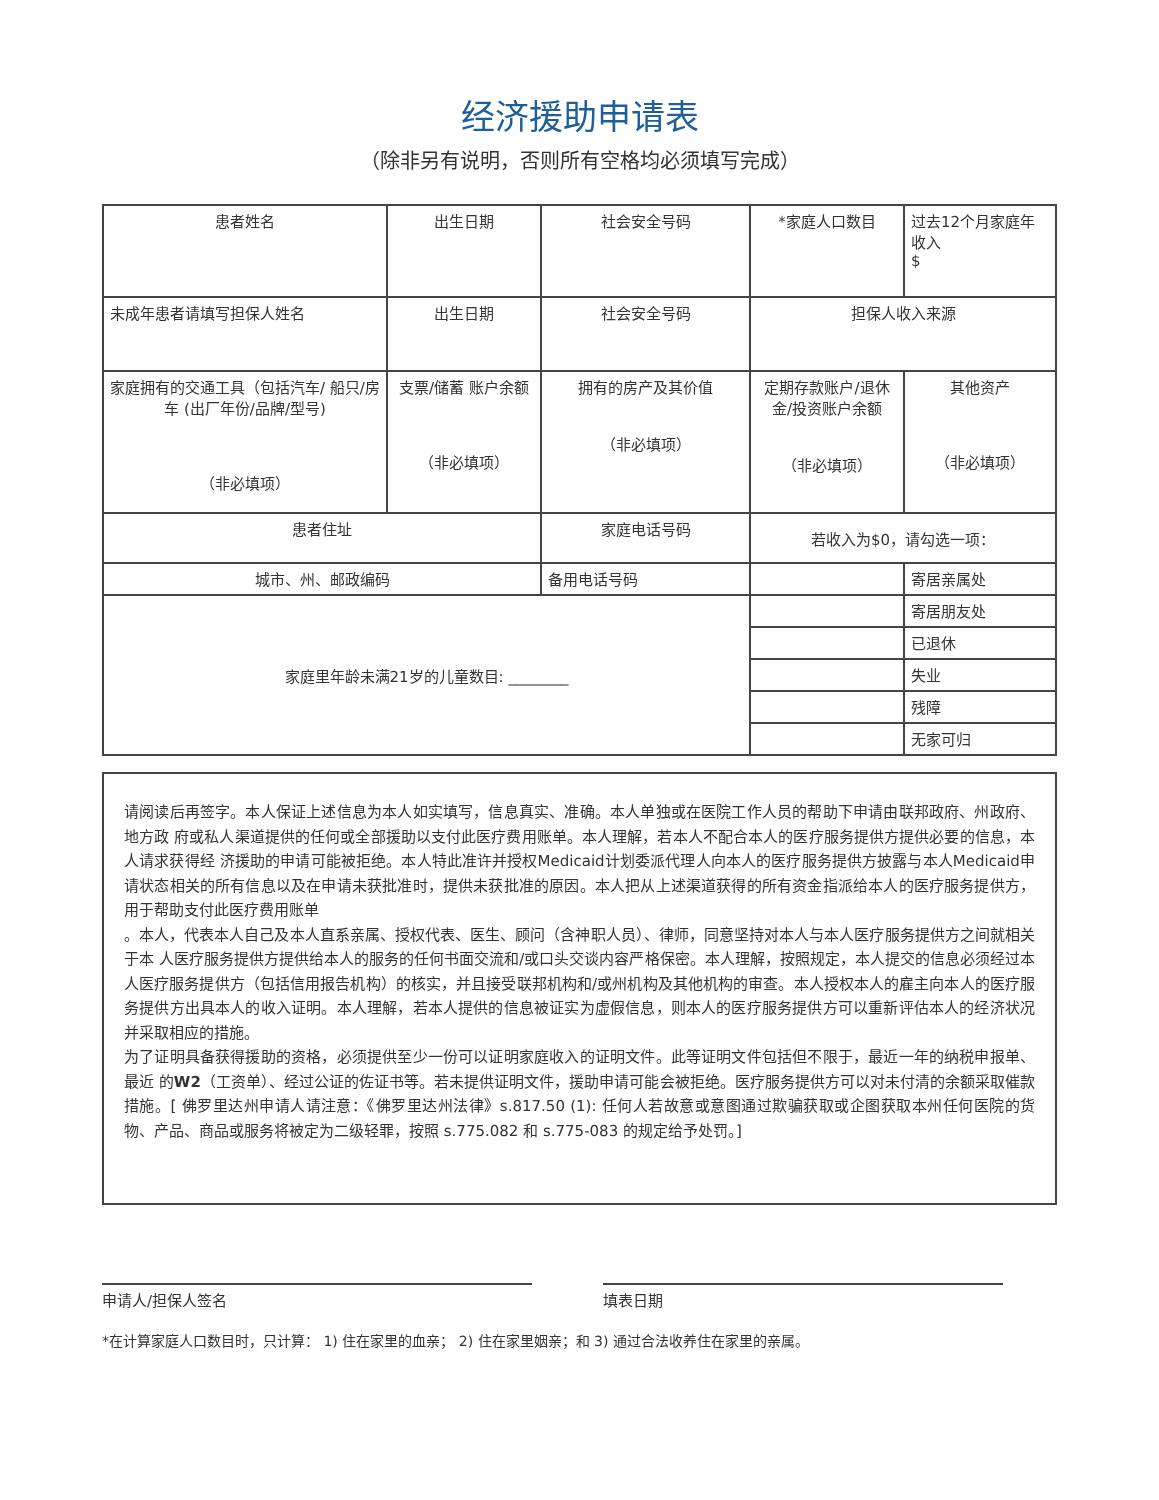经济援助申请表
（除非另有说明，否则所有空格均必须填写完成）
| 患者姓名 | 出生日期 | 社会安全号码 | *家庭人口数目 | 过去12个月家庭年收入 $ |
| 未成年患者请填写担保人姓名 | 出生日期 | 社会安全号码 | 担保人收入来源 | |
| 家庭拥有的交通工具（包括汽车/ 船只/房车 (出厂年份/品牌/型号) （非必填项） | 支票/储蓄 账户余额 （非必填项） | 拥有的房产及其价值 （非必填项） | 定期存款账户/退休金/投资账户余额 （非必填项） | 其他资产 （非必填项） |
| 患者住址 | | 家庭电话号码 | 若收入为$0，请勾选一项： | |
| 城市、州、邮政编码 | | 备用电话号码 | | 寄居亲属处 |
| 家庭里年龄未满21岁的儿童数目: ________ | | | | 寄居朋友处 |
| | | | | 已退休 |
| | | | | 失业 |
| | | | | 残障 |
| | | | | 无家可归 |
请阅读后再签字。本人保证上述信息为本人如实填写，信息真实、准确。本人单独或在医院工作人员的帮助下申请由联邦政府、州政府、地方政 府或私人渠道提供的任何或全部援助以支付此医疗费用账单。本人理解，若本人不配合本人的医疗服务提供方提供必要的信息，本人请求获得经 济援助的申请可能被拒绝。本人特此准许并授权Medicaid计划委派代理人向本人的医疗服务提供方披露与本人Medicaid申请状态相关的所有信息以及在申请未获批准时，提供未获批准的原因。本人把从上述渠道获得的所有资金指派给本人的医疗服务提供方，用于帮助支付此医疗费用账单
。本人，代表本人自己及本人直系亲属、授权代表、医生、顾问（含神职人员）、律师，同意坚持对本人与本人医疗服务提供方之间就相关于本 人医疗服务提供方提供给本人的服务的任何书面交流和/或口头交谈内容严格保密。本人理解，按照规定，本人提交的信息必须经过本人医疗服务提供方（包括信用报告机构）的核实，并且接受联邦机构和/或州机构及其他机构的审查。本人授权本人的雇主向本人的医疗服务提供方出具本人的收入证明。本人理解，若本人提供的信息被证实为虚假信息，则本人的医疗服务提供方可以重新评估本人的经济状况并采取相应的措施。
为了证明具备获得援助的资格，必须提供至少一份可以证明家庭收入的证明文件。此等证明文件包括但不限于，最近一年的纳税申报单、最近 的W2（工资单）、经过公证的佐证书等。若未提供证明文件，援助申请可能会被拒绝。医疗服务提供方可以对未付清的余额采取催款措施。[ 佛罗里达州申请人请注意：《佛罗里达州法律》s.817.50 (1): 任何人若故意或意图通过欺骗获取或企图获取本州任何医院的货物、产品、商品或服务将被定为二级轻罪，按照 s.775.082 和 s.775-083 的规定给予处罚。]
申请人/担保人签名 填表日期
*在计算家庭人口数目时，只计算： 1) 住在家里的血亲； 2) 住在家里姻亲；和 3) 通过合法收养住在家里的亲属。